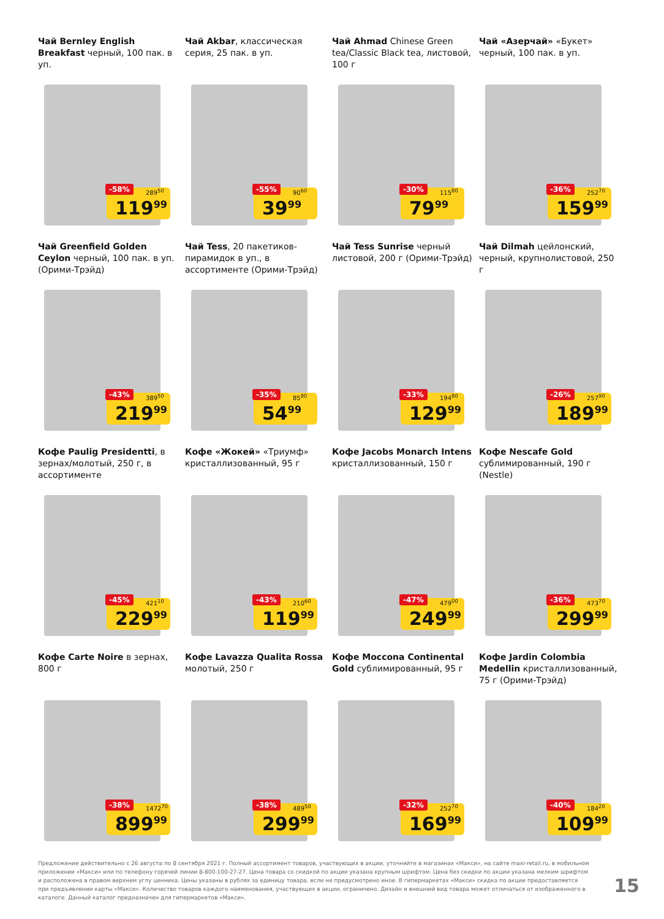Чай Bernley English Breakfast черный, 100 пак. в уп.
-58% 289<sup>50</sup>
119<sup>99</sup>
Чай Akbar, классическая серия, 25 пак. в уп.
-55% 90<sup>60</sup>
39<sup>99</sup>
Чай Ahmad Chinese Green tea/Classic Black tea, листовой, 100 г
-30% 115<sup>80</sup>
79<sup>99</sup>
Чай «Азерчай» «Букет» черный, 100 пак. в уп.
-36% 252<sup>70</sup>
159<sup>99</sup>
Чай Greenfield Golden Ceylon черный, 100 пак. в уп. (Орими-Трэйд)
-43% 389<sup>50</sup>
219<sup>99</sup>
Чай Tess, 20 пакетиков-пирамидок в уп., в ассортименте (Орими-Трэйд)
-35% 85<sup>80</sup>
54<sup>99</sup>
Чай Tess Sunrise черный листовой, 200 г (Орими-Трэйд)
-33% 194<sup>80</sup>
129<sup>99</sup>
Чай Dilmah цейлонский, черный, крупнолистовой, 250 г
-26% 257<sup>90</sup>
189<sup>99</sup>
Кофе Paulig Presidentti, в зернах/молотый, 250 г, в ассортименте
-45% 421<sup>10</sup>
229<sup>99</sup>
Кофе «Жокей» «Триумф» кристаллизованный, 95 г
-43% 210<sup>60</sup>
119<sup>99</sup>
Кофе Jacobs Monarch Intens кристаллизованный, 150 г
-47% 479<sup>00</sup>
249<sup>99</sup>
Кофе Nescafe Gold сублимированный, 190 г (Nestle)
-36% 473<sup>70</sup>
299<sup>99</sup>
Кофе Carte Noire в зернах, 800 г
-38% 1472<sup>70</sup>
899<sup>99</sup>
Кофе Lavazza Qualita Rossa молотый, 250 г
-38% 489<sup>50</sup>
299<sup>99</sup>
Кофе Moccona Continental Gold сублимированный, 95 г
-32% 252<sup>70</sup>
169<sup>99</sup>
Кофе Jardin Colombia Medellin кристаллизованный, 75 г (Орими-Трэйд)
-40% 184<sup>20</sup>
109<sup>99</sup>
Предложение действительно с 26 августа по 8 сентября 2021 г. Полный ассортимент товаров, участвующих в акции, уточняйте в магазинах «Макси», на сайте maxi-retail.ru, в мобильном приложении «Макси» или по телефону горячей линии 8-800-100-27-27. Цена товара со скидкой по акции указана крупным шрифтом. Цена без скидки по акции указана мелким шрифтом и расположена в правом верхнем углу ценника. Цены указаны в рублях за единицу товара, если не предусмотрено иное. В гипермаркетах «Макси» скидка по акции предоставляется при предъявлении карты «Макси». Количество товаров каждого наименования, участвующих в акции, ограничено. Дизайн и внешний вид товара может отличаться от изображенного в каталоге. Данный каталог предназначен для гипермаркетов «Макси».
15